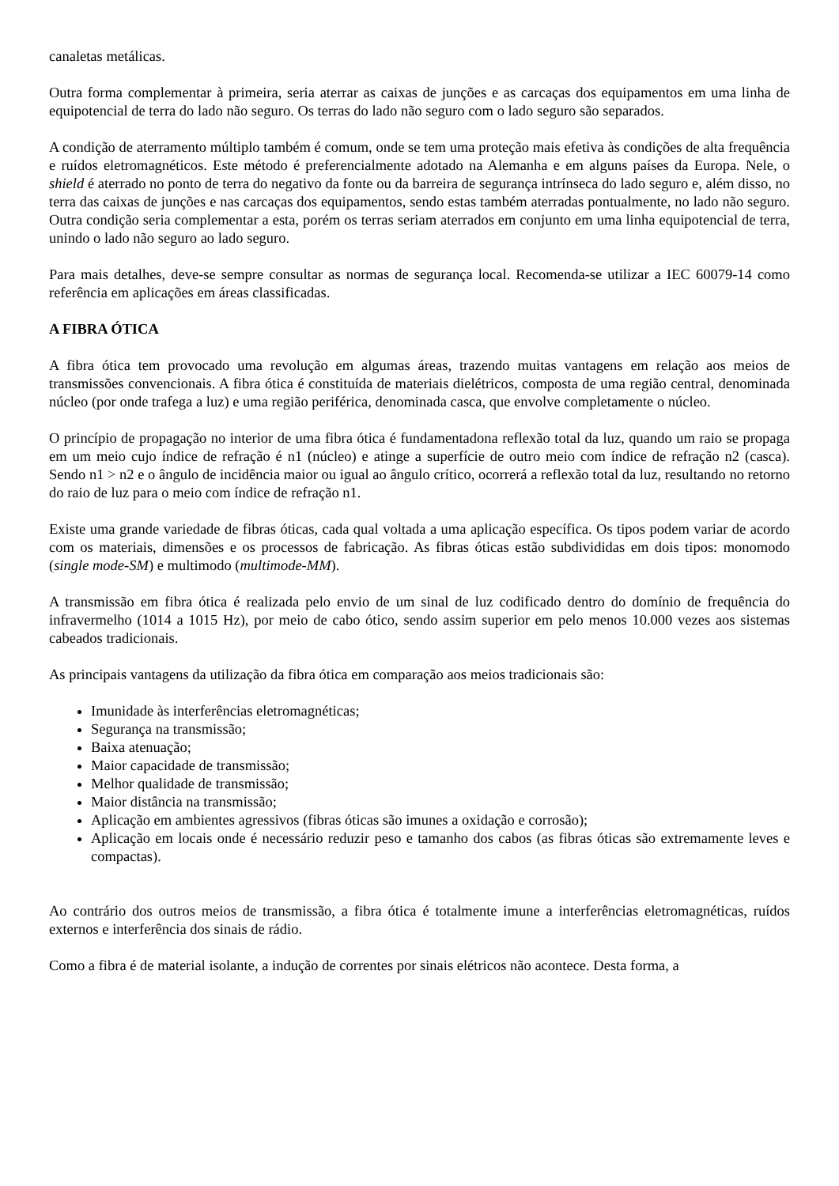canaletas metálicas.
Outra forma complementar à primeira, seria aterrar as caixas de junções e as carcaças dos equipamentos em uma linha de equipotencial de terra do lado não seguro. Os terras do lado não seguro com o lado seguro são separados.
A condição de aterramento múltiplo também é comum, onde se tem uma proteção mais efetiva às condições de alta frequência e ruídos eletromagnéticos. Este método é preferencialmente adotado na Alemanha e em alguns países da Europa. Nele, o shield é aterrado no ponto de terra do negativo da fonte ou da barreira de segurança intrínseca do lado seguro e, além disso, no terra das caixas de junções e nas carcaças dos equipamentos, sendo estas também aterradas pontualmente, no lado não seguro. Outra condição seria complementar a esta, porém os terras seriam aterrados em conjunto em uma linha equipotencial de terra, unindo o lado não seguro ao lado seguro.
Para mais detalhes, deve-se sempre consultar as normas de segurança local. Recomenda-se utilizar a IEC 60079-14 como referência em aplicações em áreas classificadas.
A FIBRA ÓTICA
A fibra ótica tem provocado uma revolução em algumas áreas, trazendo muitas vantagens em relação aos meios de transmissões convencionais. A fibra ótica é constituída de materiais dielétricos, composta de uma região central, denominada núcleo (por onde trafega a luz) e uma região periférica, denominada casca, que envolve completamente o núcleo.
O princípio de propagação no interior de uma fibra ótica é fundamentadona reflexão total da luz, quando um raio se propaga em um meio cujo índice de refração é n1 (núcleo) e atinge a superfície de outro meio com índice de refração n2 (casca). Sendo n1 > n2 e o ângulo de incidência maior ou igual ao ângulo crítico, ocorrerá a reflexão total da luz, resultando no retorno do raio de luz para o meio com índice de refração n1.
Existe uma grande variedade de fibras óticas, cada qual voltada a uma aplicação específica. Os tipos podem variar de acordo com os materiais, dimensões e os processos de fabricação. As fibras óticas estão subdivididas em dois tipos: monomodo (single mode-SM) e multimodo (multimode-MM).
A transmissão em fibra ótica é realizada pelo envio de um sinal de luz codificado dentro do domínio de frequência do infravermelho (1014 a 1015 Hz), por meio de cabo ótico, sendo assim superior em pelo menos 10.000 vezes aos sistemas cabeados tradicionais.
As principais vantagens da utilização da fibra ótica em comparação aos meios tradicionais são:
Imunidade às interferências eletromagnéticas;
Segurança na transmissão;
Baixa atenuação;
Maior capacidade de transmissão;
Melhor qualidade de transmissão;
Maior distância na transmissão;
Aplicação em ambientes agressivos (fibras óticas são imunes a oxidação e corrosão);
Aplicação em locais onde é necessário reduzir peso e tamanho dos cabos (as fibras óticas são extremamente leves e compactas).
Ao contrário dos outros meios de transmissão, a fibra ótica é totalmente imune a interferências eletromagnéticas, ruídos externos e interferência dos sinais de rádio.
Como a fibra é de material isolante, a indução de correntes por sinais elétricos não acontece. Desta forma, a